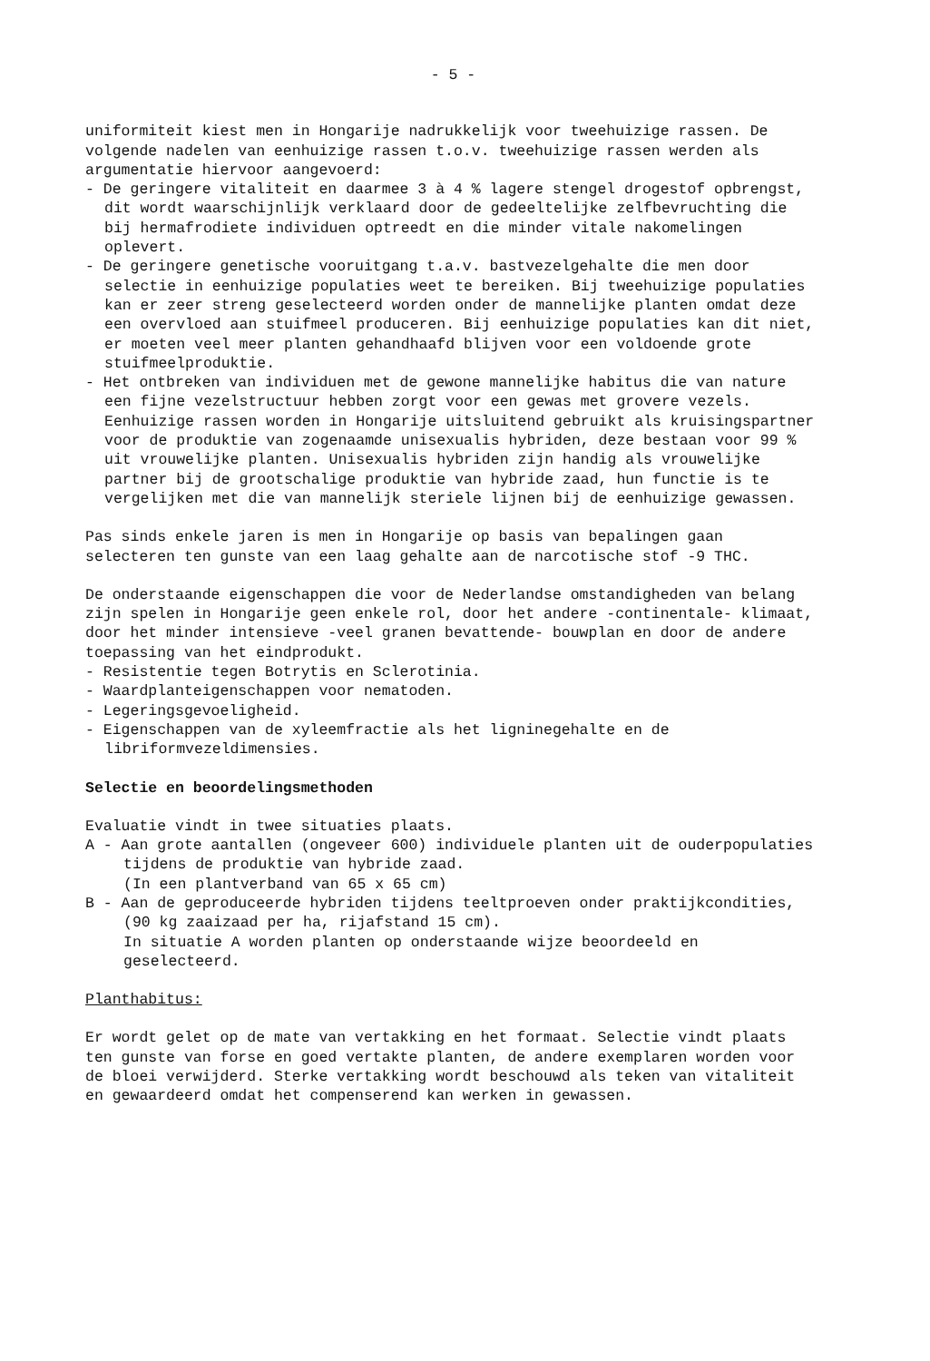- 5 -
uniformiteit kiest men in Hongarije nadrukkelijk voor tweehuizige rassen. De volgende nadelen van eenhuizige rassen t.o.v. tweehuizige rassen werden als argumentatie hiervoor aangevoerd:
- De geringere vitaliteit en daarmee 3 à 4 % lagere stengel drogestof opbrengst, dit wordt waarschijnlijk verklaard door de gedeeltelijke zelfbevruchting die bij hermafrodiete individuen optreedt en die minder vitale nakomelingen oplevert.
- De geringere genetische vooruitgang t.a.v. bastvezelgehalte die men door selectie in eenhuizige populaties weet te bereiken. Bij tweehuizige populaties kan er zeer streng geselecteerd worden onder de mannelijke planten omdat deze een overvloed aan stuifmeel produceren. Bij eenhuizige populaties kan dit niet, er moeten veel meer planten gehandhaafd blijven voor een voldoende grote stuifmeelproduktie.
- Het ontbreken van individuen met de gewone mannelijke habitus die van nature een fijne vezelstructuur hebben zorgt voor een gewas met grovere vezels. Eenhuizige rassen worden in Hongarije uitsluitend gebruikt als kruisingspartner voor de produktie van zogenaamde unisexualis hybriden, deze bestaan voor 99 % uit vrouwelijke planten. Unisexualis hybriden zijn handig als vrouwelijke partner bij de grootschalige produktie van hybride zaad, hun functie is te vergelijken met die van mannelijk steriele lijnen bij de eenhuizige gewassen.
Pas sinds enkele jaren is men in Hongarije op basis van bepalingen gaan selecteren ten gunste van een laag gehalte aan de narcotische stof -9 THC.
De onderstaande eigenschappen die voor de Nederlandse omstandigheden van belang zijn spelen in Hongarije geen enkele rol, door het andere -continentale- klimaat, door het minder intensieve -veel granen bevattende- bouwplan en door de andere toepassing van het eindprodukt.
- Resistentie tegen Botrytis en Sclerotinia.
- Waardplanteigenschappen voor nematoden.
- Legeringsgevoeligheid.
- Eigenschappen van de xyleemfractie als het ligninegehalte en de libriformvezeldimensies.
Selectie en beoordelingsmethoden
Evaluatie vindt in twee situaties plaats.
A - Aan grote aantallen (ongeveer 600) individuele planten uit de ouderpopulaties tijdens de produktie van hybride zaad.
(In een plantverband van 65 x 65 cm)
B - Aan de geproduceerde hybriden tijdens teeltproeven onder praktijkcondities, (90 kg zaaizaad per ha, rijafstand 15 cm).
In situatie A worden planten op onderstaande wijze beoordeeld en geselecteerd.
Planthabitus:
Er wordt gelet op de mate van vertakking en het formaat. Selectie vindt plaats ten gunste van forse en goed vertakte planten, de andere exemplaren worden voor de bloei verwijderd. Sterke vertakking wordt beschouwd als teken van vitaliteit en gewaardeerd omdat het compenserend kan werken in gewassen.